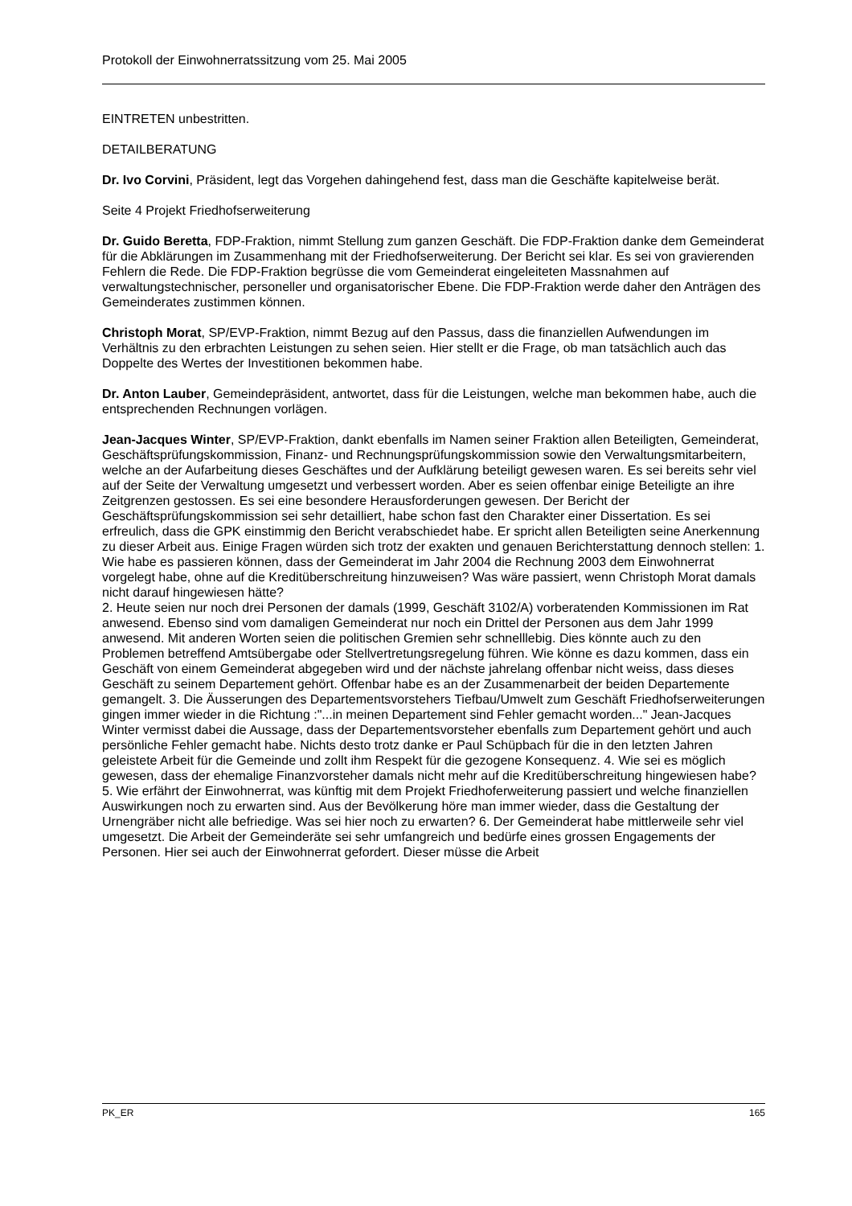Protokoll der Einwohnerratssitzung vom 25. Mai 2005
EINTRETEN unbestritten.
DETAILBERATUNG
Dr. Ivo Corvini, Präsident, legt das Vorgehen dahingehend fest, dass man die Geschäfte kapitelweise berät.
Seite 4 Projekt Friedhofserweiterung
Dr. Guido Beretta, FDP-Fraktion, nimmt Stellung zum ganzen Geschäft. Die FDP-Fraktion danke dem Gemeinderat für die Abklärungen im Zusammenhang mit der Friedhofserweiterung. Der Bericht sei klar. Es sei von gravierenden Fehlern die Rede. Die FDP-Fraktion begrüsse die vom Gemeinderat eingeleiteten Massnahmen auf verwaltungstechnischer, personeller und organisatorischer Ebene. Die FDP-Fraktion werde daher den Anträgen des Gemeinderates zustimmen können.
Christoph Morat, SP/EVP-Fraktion, nimmt Bezug auf den Passus, dass die finanziellen Aufwendungen im Verhältnis zu den erbrachten Leistungen zu sehen seien. Hier stellt er die Frage, ob man tatsächlich auch das Doppelte des Wertes der Investitionen bekommen habe.
Dr. Anton Lauber, Gemeindepräsident, antwortet, dass für die Leistungen, welche man bekommen habe, auch die entsprechenden Rechnungen vorlägen.
Jean-Jacques Winter, SP/EVP-Fraktion, dankt ebenfalls im Namen seiner Fraktion allen Beteiligten, Gemeinderat, Geschäftsprüfungskommission, Finanz- und Rechnungsprüfungskommission sowie den Verwaltungsmitarbeitern, welche an der Aufarbeitung dieses Geschäftes und der Aufklärung beteiligt gewesen waren. Es sei bereits sehr viel auf der Seite der Verwaltung umgesetzt und verbessert worden. Aber es seien offenbar einige Beteiligte an ihre Zeitgrenzen gestossen. Es sei eine besondere Herausforderungen gewesen. Der Bericht der Geschäftsprüfungskommission sei sehr detailliert, habe schon fast den Charakter einer Dissertation. Es sei erfreulich, dass die GPK einstimmig den Bericht verabschiedet habe. Er spricht allen Beteiligten seine Anerkennung zu dieser Arbeit aus. Einige Fragen würden sich trotz der exakten und genauen Berichterstattung dennoch stellen: 1. Wie habe es passieren können, dass der Gemeinderat im Jahr 2004 die Rechnung 2003 dem Einwohnerrat vorgelegt habe, ohne auf die Kreditüberschreitung hinzuweisen? Was wäre passiert, wenn Christoph Morat damals nicht darauf hingewiesen hätte?
2. Heute seien nur noch drei Personen der damals (1999, Geschäft 3102/A) vorberatenden Kommissionen im Rat anwesend. Ebenso sind vom damaligen Gemeinderat nur noch ein Drittel der Personen aus dem Jahr 1999 anwesend. Mit anderen Worten seien die politischen Gremien sehr schnelllebig. Dies könnte auch zu den Problemen betreffend Amtsübergabe oder Stellvertretungsregelung führen. Wie könne es dazu kommen, dass ein Geschäft von einem Gemeinderat abgegeben wird und der nächste jahrelang offenbar nicht weiss, dass dieses Geschäft zu seinem Departement gehört. Offenbar habe es an der Zusammenarbeit der beiden Departemente gemangelt. 3. Die Äusserungen des Departementsvorstehers Tiefbau/Umwelt zum Geschäft Friedhofserweiterungen gingen immer wieder in die Richtung :"...in meinen Departement sind Fehler gemacht worden..." Jean-Jacques Winter vermisst dabei die Aussage, dass der Departementsvorsteher ebenfalls zum Departement gehört und auch persönliche Fehler gemacht habe. Nichts desto trotz danke er Paul Schüpbach für die in den letzten Jahren geleistete Arbeit für die Gemeinde und zollt ihm Respekt für die gezogene Konsequenz. 4. Wie sei es möglich gewesen, dass der ehemalige Finanzvorsteher damals nicht mehr auf die Kreditüberschreitung hingewiesen habe? 5. Wie erfährt der Einwohnerrat, was künftig mit dem Projekt Friedhoferweiterung passiert und welche finanziellen Auswirkungen noch zu erwarten sind. Aus der Bevölkerung höre man immer wieder, dass die Gestaltung der Urnengräber nicht alle befriedige. Was sei hier noch zu erwarten? 6. Der Gemeinderat habe mittlerweile sehr viel umgesetzt. Die Arbeit der Gemeinderäte sei sehr umfangreich und bedürfe eines grossen Engagements der Personen. Hier sei auch der Einwohnerrat gefordert. Dieser müsse die Arbeit
PK_ER 165